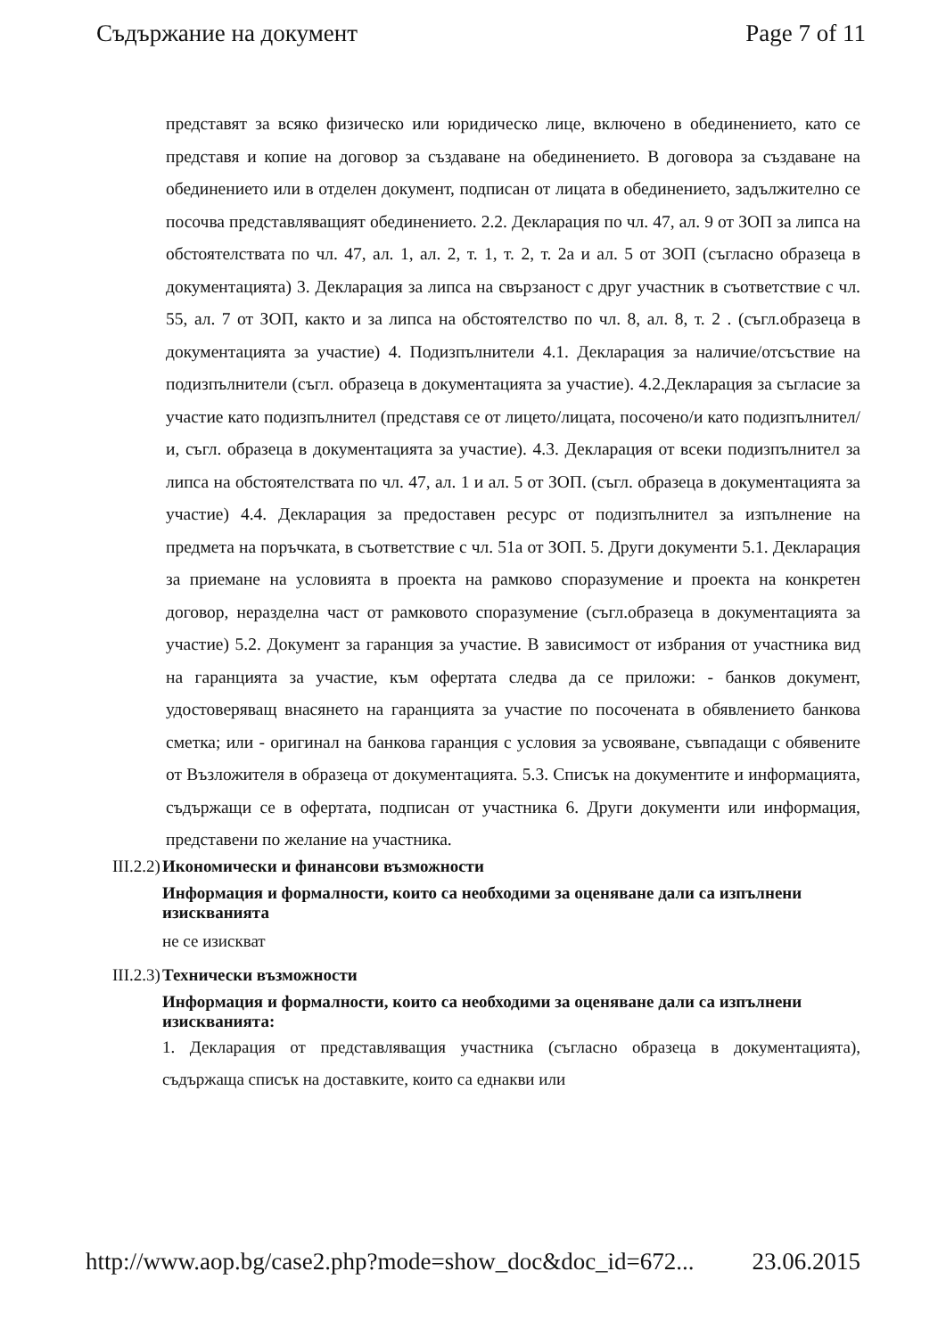Съдържание на документ Page 7 of 11
представят за всяко физическо или юридическо лице, включено в обединението, като се представя и копие на договор за създаване на обединението. В договора за създаване на обединението или в отделен документ, подписан от лицата в обединението, задължително се посочва представляващият обединението. 2.2. Декларация по чл. 47, ал. 9 от ЗОП за липса на обстоятелствата по чл. 47, ал. 1, ал. 2, т. 1, т. 2, т. 2а и ал. 5 от ЗОП (съгласно образеца в документацията) 3. Декларация за липса на свързаност с друг участник в съответствие с чл. 55, ал. 7 от ЗОП, както и за липса на обстоятелство по чл. 8, ал. 8, т. 2 . (съгл.образеца в документацията за участие) 4. Подизпълнители 4.1. Декларация за наличие/отсъствие на подизпълнители (съгл. образеца в документацията за участие). 4.2.Декларация за съгласие за участие като подизпълнител (представя се от лицето/лицата, посочено/и като подизпълнител/и, съгл. образеца в документацията за участие). 4.3. Декларация от всеки подизпълнител за липса на обстоятелствата по чл. 47, ал. 1 и ал. 5 от ЗОП. (съгл. образеца в документацията за участие) 4.4. Декларация за предоставен ресурс от подизпълнител за изпълнение на предмета на поръчката, в съответствие с чл. 51а от ЗОП. 5. Други документи 5.1. Декларация за приемане на условията в проекта на рамково споразумение и проекта на конкретен договор, неразделна част от рамковото споразумение (съгл.образеца в документацията за участие) 5.2. Документ за гаранция за участие. В зависимост от избрания от участника вид на гаранцията за участие, към офертата следва да се приложи: - банков документ, удостоверяващ внасянето на гаранцията за участие по посочената в обявлението банкова сметка; или - оригинал на банкова гаранция с условия за усвояване, съвпадащи с обявените от Възложителя в образеца от документацията. 5.3. Списък на документите и информацията, съдържащи се в офертата, подписан от участника 6. Други документи или информация, представени по желание на участника.
III.2.2) Икономически и финансови възможности
Информация и формалности, които са необходими за оценяване дали са изпълнени изискванията
не се изискват
III.2.3) Технически възможности
Информация и формалности, които са необходими за оценяване дали са изпълнени изискванията:
1. Декларация от представляващия участника (съгласно образеца в документацията), съдържаща списък на доставките, които са еднакви или
http://www.aop.bg/case2.php?mode=show_doc&doc_id=672... 23.06.2015